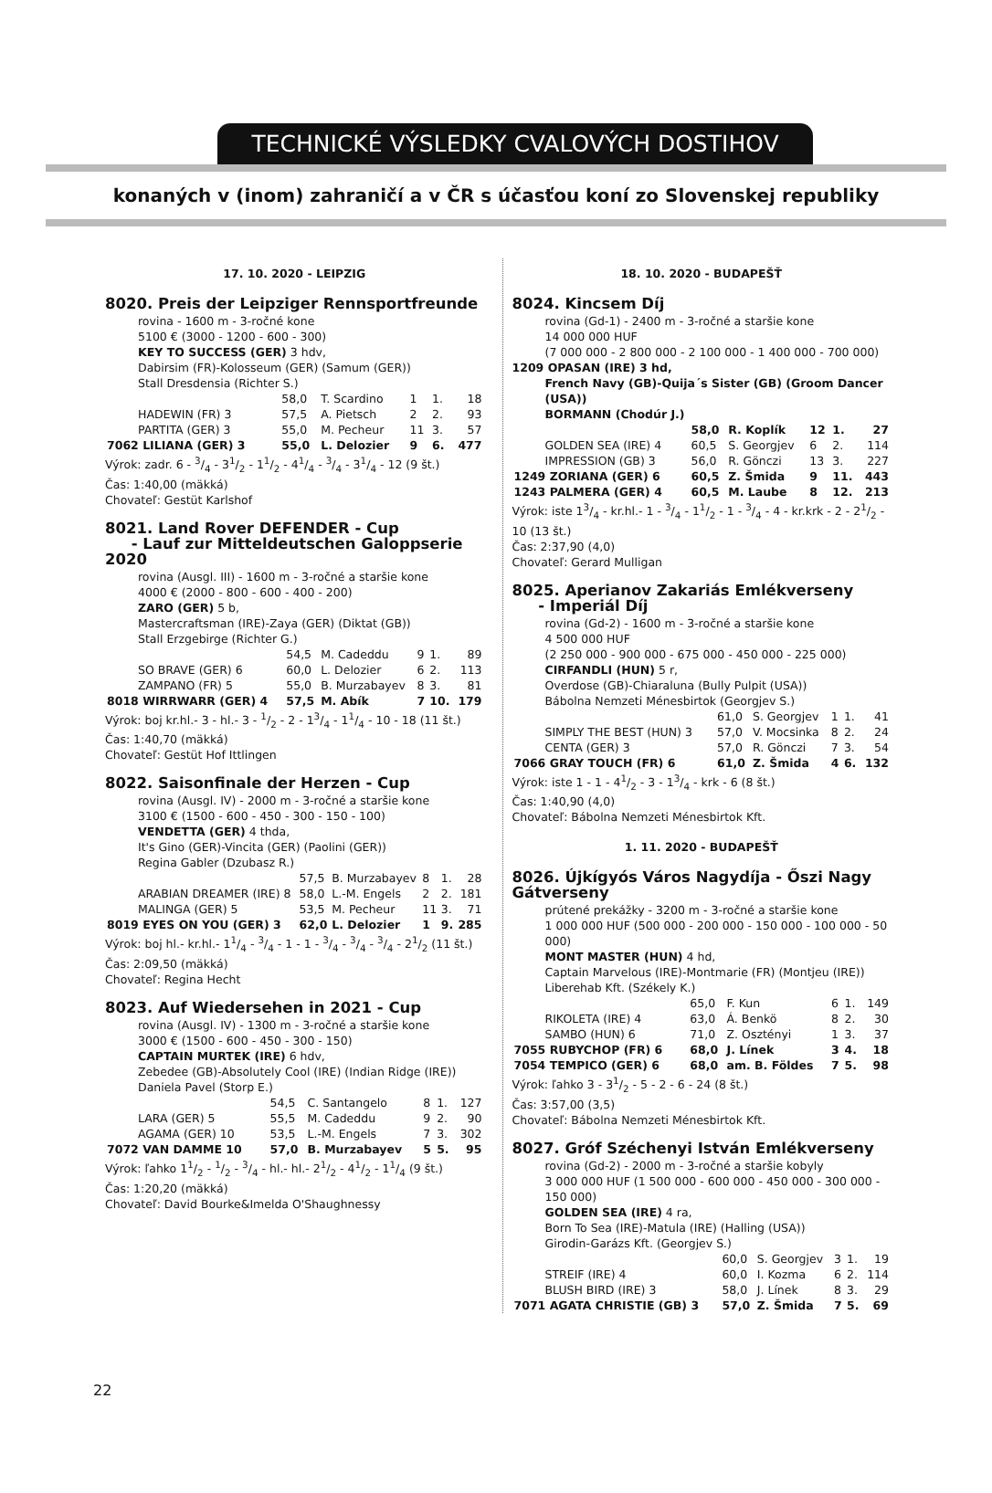TECHNICKÉ VÝSLEDKY CVALOVÝCH DOSTIHOV
konaných v (inom) zahraničí a v ČR s účasťou koní zo Slovenskej republiky
17. 10. 2020 - LEIPZIG
8020. Preis der Leipziger Rennsportfreunde
rovina - 1600 m - 3-ročné kone
5100 € (3000 - 1200 - 600 - 300)
KEY TO SUCCESS (GER) 3 hdv,
Dabirsim (FR)-Kolosseum (GER) (Samum (GER))
Stall Dresdensia (Richter S.)
| | 58,0 | T. Scardino | 1 | 1. | 18 |
| HADEWIN (FR) 3 | 57,5 | A. Pietsch | 2 | 2. | 93 |
| PARTITA (GER) 3 | 55,0 | M. Pecheur | 11 | 3. | 57 |
| 7062 LILIANA (GER) 3 | 55,0 | L. Delozier | 9 | 6. | 477 |
Výrok: zadr. 6 - 3/4 - 31/2 - 11/2 - 41/4 - 3/4 - 31/4 - 12 (9 št.)
Čas: 1:40,00 (mäkká)
Chovateľ: Gestüt Karlshof
8021. Land Rover DEFENDER - Cup
- Lauf zur Mitteldeutschen Galoppserie 2020
rovina (Ausgl. III) - 1600 m - 3-ročné a staršie kone
4000 € (2000 - 800 - 600 - 400 - 200)
ZARO (GER) 5 b,
Mastercraftsman (IRE)-Zaya (GER) (Diktat (GB))
Stall Erzgebirge (Richter G.)
| | 54,5 | M. Cadeddu | 9 | 1. | 89 |
| SO BRAVE (GER) 6 | 60,0 | L. Delozier | 6 | 2. | 113 |
| ZAMPANO (FR) 5 | 55,0 | B. Murzabayev | 8 | 3. | 81 |
| 8018 WIRRWARR (GER) 4 | 57,5 | M. Abík | 7 | 10. | 179 |
Výrok: boj kr.hl.- 3 - hl.- 3 - 1/2 - 2 - 13/4 - 11/4 - 10 - 18 (11 št.)
Čas: 1:40,70 (mäkká)
Chovateľ: Gestüt Hof Ittlingen
8022. Saisonfinale der Herzen - Cup
rovina (Ausgl. IV) - 2000 m - 3-ročné a staršie kone
3100 € (1500 - 600 - 450 - 300 - 150 - 100)
VENDETTA (GER) 4 thda,
It's Gino (GER)-Vincita (GER) (Paolini (GER))
Regina Gabler (Dzubasz R.)
| | 57,5 | B. Murzabayev | 8 | 1. | 28 |
| ARABIAN DREAMER (IRE) 8 | 58,0 | L.-M. Engels | 2 | 2. | 181 |
| MALINGA (GER) 5 | 53,5 | M. Pecheur | 11 | 3. | 71 |
| 8019 EYES ON YOU (GER) 3 | 62,0 | L. Delozier | 1 | 9. | 285 |
Výrok: boj hl.- kr.hl.- 11/4 - 3/4 - 1 - 1 - 3/4 - 3/4 - 3/4 - 21/2 (11 št.)
Čas: 2:09,50 (mäkká)
Chovateľ: Regina Hecht
8023. Auf Wiedersehen in 2021 - Cup
rovina (Ausgl. IV) - 1300 m - 3-ročné a staršie kone
3000 € (1500 - 600 - 450 - 300 - 150)
CAPTAIN MURTEK (IRE) 6 hdv,
Zebedee (GB)-Absolutely Cool (IRE) (Indian Ridge (IRE))
Daniela Pavel (Storp E.)
| | 54,5 | C. Santangelo | 8 | 1. | 127 |
| LARA (GER) 5 | 55,5 | M. Cadeddu | 9 | 2. | 90 |
| AGAMA (GER) 10 | 53,5 | L.-M. Engels | 7 | 3. | 302 |
| 7072 VAN DAMME 10 | 57,0 | B. Murzabayev | 5 | 5. | 95 |
Výrok: ľahko 11/2 - 1/2 - 3/4 - hl.- hl.- 21/2 - 41/2 - 11/4 (9 št.)
Čas: 1:20,20 (mäkká)
Chovateľ: David Bourke&Imelda O'Shaughnessy
18. 10. 2020 - BUDAPEŠŤ
8024. Kincsem Díj
rovina (Gd-1) - 2400 m - 3-ročné a staršie kone
14 000 000 HUF
(7 000 000 - 2 800 000 - 2 100 000 - 1 400 000 - 700 000)
1209 OPASAN (IRE) 3 hd,
French Navy (GB)-Quija´s Sister (GB) (Groom Dancer (USA))
BORMANN (Chodúr J.)
| | 58,0 | R. Koplík | 12 | 1. | 27 |
| GOLDEN SEA (IRE) 4 | 60,5 | S. Georgjev | 6 | 2. | 114 |
| IMPRESSION (GB) 3 | 56,0 | R. Gönczi | 13 | 3. | 227 |
| 1249 ZORIANA (GER) 6 | 60,5 | Z. Šmida | 9 | 11. | 443 |
| 1243 PALMERA (GER) 4 | 60,5 | M. Laube | 8 | 12. | 213 |
Výrok: iste 13/4 - kr.hl.- 1 - 3/4 - 11/2 - 1 - 3/4 - 4 - kr.krk - 2 - 21/2 - 10 (13 št.)
Čas: 2:37,90 (4,0)
Chovateľ: Gerard Mulligan
8025. Aperianov Zakariás Emlékverseny
- Imperiál Díj
rovina (Gd-2) - 1600 m - 3-ročné a staršie kone
4 500 000 HUF
(2 250 000 - 900 000 - 675 000 - 450 000 - 225 000)
CIRFANDLI (HUN) 5 r,
Overdose (GB)-Chiaraluna (Bully Pulpit (USA))
Bábolna Nemzeti Ménesbirtok (Georgjev S.)
| | 61,0 | S. Georgjev | 1 | 1. | 41 |
| SIMPLY THE BEST (HUN) 3 | 57,0 | V. Mocsinka | 8 | 2. | 24 |
| CENTA (GER) 3 | 57,0 | R. Gönczi | 7 | 3. | 54 |
| 7066 GRAY TOUCH (FR) 6 | 61,0 | Z. Šmida | 4 | 6. | 132 |
Výrok: iste 1 - 1 - 41/2 - 3 - 13/4 - krk - 6 (8 št.)
Čas: 1:40,90 (4,0)
Chovateľ: Bábolna Nemzeti Ménesbirtok Kft.
1. 11. 2020 - BUDAPEŠŤ
8026. Újkígyós Város Nagydíja - Őszi Nagy Gátverseny
prútené prekážky - 3200 m - 3-ročné a staršie kone
1 000 000 HUF (500 000 - 200 000 - 150 000 - 100 000 - 50 000)
MONT MASTER (HUN) 4 hd,
Captain Marvelous (IRE)-Montmarie (FR) (Montjeu (IRE))
Liberehab Kft. (Székely K.)
| | 65,0 | F. Kun | 6 | 1. | 149 |
| RIKOLETA (IRE) 4 | 63,0 | Á. Benkö | 8 | 2. | 30 |
| SAMBO (HUN) 6 | 71,0 | Z. Osztényi | 1 | 3. | 37 |
| 7055 RUBYCHOP (FR) 6 | 68,0 | J. Línek | 3 | 4. | 18 |
| 7054 TEMPICO (GER) 6 | 68,0 | am. B. Földes | 7 | 5. | 98 |
Výrok: ľahko 3 - 31/2 - 5 - 2 - 6 - 24 (8 št.)
Čas: 3:57,00 (3,5)
Chovateľ: Bábolna Nemzeti Ménesbirtok Kft.
8027. Gróf Széchenyi István Emlékverseny
rovina (Gd-2) - 2000 m - 3-ročné a staršie kobyly
3 000 000 HUF (1 500 000 - 600 000 - 450 000 - 300 000 - 150 000)
GOLDEN SEA (IRE) 4 ra,
Born To Sea (IRE)-Matula (IRE) (Halling (USA))
Girodin-Garázs Kft. (Georgjev S.)
| | 60,0 | S. Georgjev | 3 | 1. | 19 |
| STREIF (IRE) 4 | 60,0 | I. Kozma | 6 | 2. | 114 |
| BLUSH BIRD (IRE) 3 | 58,0 | J. Línek | 8 | 3. | 29 |
| 7071 AGATA CHRISTIE (GB) 3 | 57,0 | Z. Šmida | 7 | 5. | 69 |
22